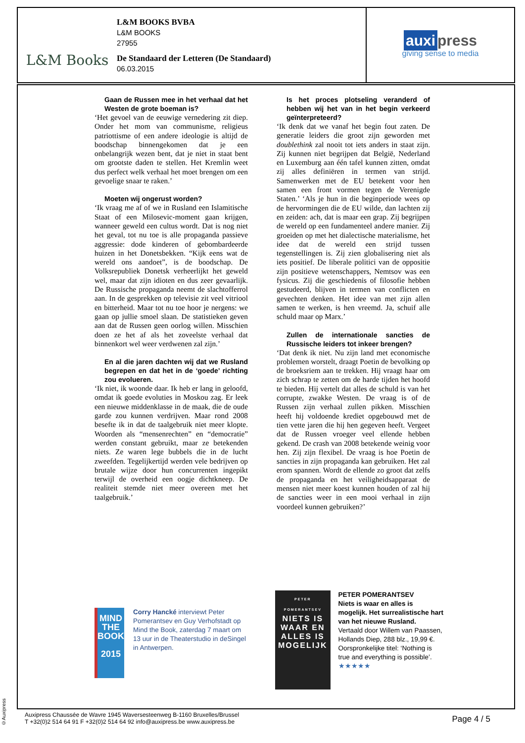L&M Books
L&M BOOKS BVBA
L&M BOOKS
27955
De Standaard der Letteren (De Standaard)
06.03.2015
auxi press
giving sense to media
Gaan de Russen mee in het verhaal dat het Westen de grote boeman is?
‘Het gevoel van de eeuwige vernedering zit diep. Onder het mom van communisme, religieus patriottisme of een andere ideologie is altijd de boodschap binnengekomen dat je een onbelangrijk wezen bent, dat je niet in staat bent om grootste daden te stellen. Het Kremlin weet dus perfect welk verhaal het moet brengen om een gevoelige snaar te raken.’
Moeten wij ongerust worden?
‘Ik vraag me af of we in Rusland een Islamitische Staat of een Milosevic-moment gaan krijgen, wanneer geweld een cultus wordt. Dat is nog niet het geval, tot nu toe is alle propaganda passieve aggressie: dode kinderen of gebombardeerde huizen in het Donetsbekken. “Kijk eens wat de wereld ons aandoet”, is de boodschap. De Volksrepubliek Donetsk verheerlijkt het geweld wel, maar dat zijn idioten en dus zeer gevaarlijk. De Russische propaganda neemt de slachtofferrol aan. In de gesprekken op televisie zit veel vitriool en bitterheid. Maar tot nu toe hoor je nergens: we gaan op jullie smoel slaan. De statistieken geven aan dat de Russen geen oorlog willen. Misschien doen ze het af als het zoveelste verhaal dat binnenkort wel weer verdwenen zal zijn.’
En al die jaren dachten wij dat we Rusland begrepen en dat het in de ‘goede’ richting zou evolueren.
‘Ik niet, ik woonde daar. Ik heb er lang in geloofd, omdat ik goede evoluties in Moskou zag. Er leek een nieuwe middenklasse in de maak, die de oude garde zou kunnen verdrijven. Maar rond 2008 besefte ik in dat de taalgebruik niet meer klopte. Woorden als “mensenrechten” en “democratie” werden constant gebruikt, maar ze betekenden niets. Ze waren lege bubbels die in de lucht zweefden. Tegelijkertijd werden vele bedrijven op brutale wijze door hun concurrenten ingepikt terwijl de overheid een oogje dichtkneep. De realiteit stemde niet meer overeen met het taalgebruik.’
Is het proces plotseling veranderd of hebben wij het van in het begin verkeerd geïnterpreteerd?
‘Ik denk dat we vanaf het begin fout zaten. De generatie leiders die groot zijn geworden met doublethink zal nooit tot iets anders in staat zijn. Zij kunnen niet begrijpen dat België, Nederland en Luxemburg aan één tafel kunnen zitten, omdat zij alles definiëren in termen van strijd. Samenwerken met de EU betekent voor hen samen een front vormen tegen de Verenigde Staten.’ ‘Als je hun in die beginperiode wees op de hervormingen die de EU wilde, dan lachten zij en zeiden: ach, dat is maar een grap. Zij begrijpen de wereld op een fundamenteel andere manier. Zij groeiden op met het dialectische materialisme, het idee dat de wereld een strijd tussen tegenstellingen is. Zij zien globalisering niet als iets positief. De liberale politici van de oppositie zijn positieve wetenschappers, Nemtsov was een fysicus. Zij die geschiedenis of filosofie hebben gestudeerd, blijven in termen van conflicten en gevechten denken. Het idee van met zijn allen samen te werken, is hen vreemd. Ja, schuif alle schuld maar op Marx.’
Zullen de internationale sancties de Russische leiders tot inkeer brengen?
‘Dat denk ik niet. Nu zijn land met economische problemen worstelt, draagt Poetin de bevolking op de broeksriem aan te trekken. Hij vraagt haar om zich schrap te zetten om de harde tijden het hoofd te bieden. Hij vertelt dat alles de schuld is van het corrupte, zwakke Westen. De vraag is of de Russen zijn verhaal zullen pikken. Misschien heeft hij voldoende krediet opgebouwd met de tien vette jaren die hij hen gegeven heeft. Vergeet dat de Russen vroeger veel ellende hebben gekend. De crash van 2008 betekende weinig voor hen. Zij zijn flexibel. De vraag is hoe Poetin de sancties in zijn propaganda kan gebruiken. Het zal erom spannen. Wordt de ellende zo groot dat zelfs de propaganda en het veiligheidsapparaat de mensen niet meer koest kunnen houden of zal hij de sancties weer in een mooi verhaal in zijn voordeel kunnen gebruiken?’
MIND THE BOOK
2015
Corry Hancké interviewt Peter Pomerantsev en Guy Verhofstadt op Mind the Book, zaterdag 7 maart om 13 uur in de Theaterstudio in deSingel in Antwerpen.
PETER POMERANTSEV
NIETS IS WAAR EN ALLES IS MOGELIJK
PETER POMERANTSEV
Niets is waar en alles is mogelijk. Het surrealistische hart van het nieuwe Rusland.
Vertaald door Willem van Paassen, Hollands Diep, 288 blz., 19,99 €. Oorspronkelijke titel: ‘Nothing is true and everything is possible’.
★★★★★
©Auxipress
Auxipress Chaussée de Wavre 1945 Waversesteenweg B-1160 Bruxelles/Brussel
T +32(0)2 514 64 91 F +32(0)2 514 64 92 info@auxipress.be www.auxipress.be
Page 4 / 5